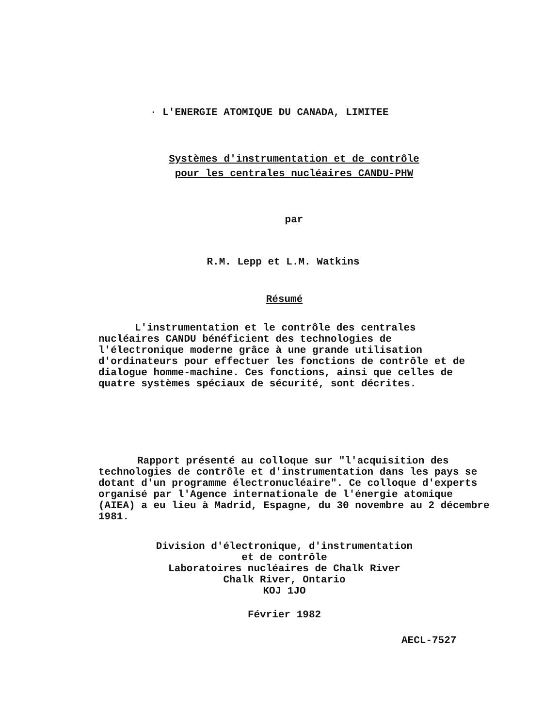· L'ENERGIE ATOMIQUE DU CANADA, LIMITEE
Systèmes d'instrumentation et de contrôle
pour les centrales nucléaires CANDU-PHW
par
R.M. Lepp et L.M. Watkins
Résumé
L'instrumentation et le contrôle des centrales nucléaires CANDU bénéficient des technologies de l'électronique moderne grâce à une grande utilisation d'ordinateurs pour effectuer les fonctions de contrôle et de dialogue homme-machine. Ces fonctions, ainsi que celles de quatre systèmes spéciaux de sécurité, sont décrites.
Rapport présenté au colloque sur "l'acquisition des technologies de contrôle et d'instrumentation dans les pays se dotant d'un programme électronucléaire". Ce colloque d'experts organisé par l'Agence internationale de l'énergie atomique (AIEA) a eu lieu à Madrid, Espagne, du 30 novembre au 2 décembre 1981.
Division d'électronique, d'instrumentation
et de contrôle
Laboratoires nucléaires de Chalk River
Chalk River, Ontario
KOJ 1JO
Février 1982
AECL-7527